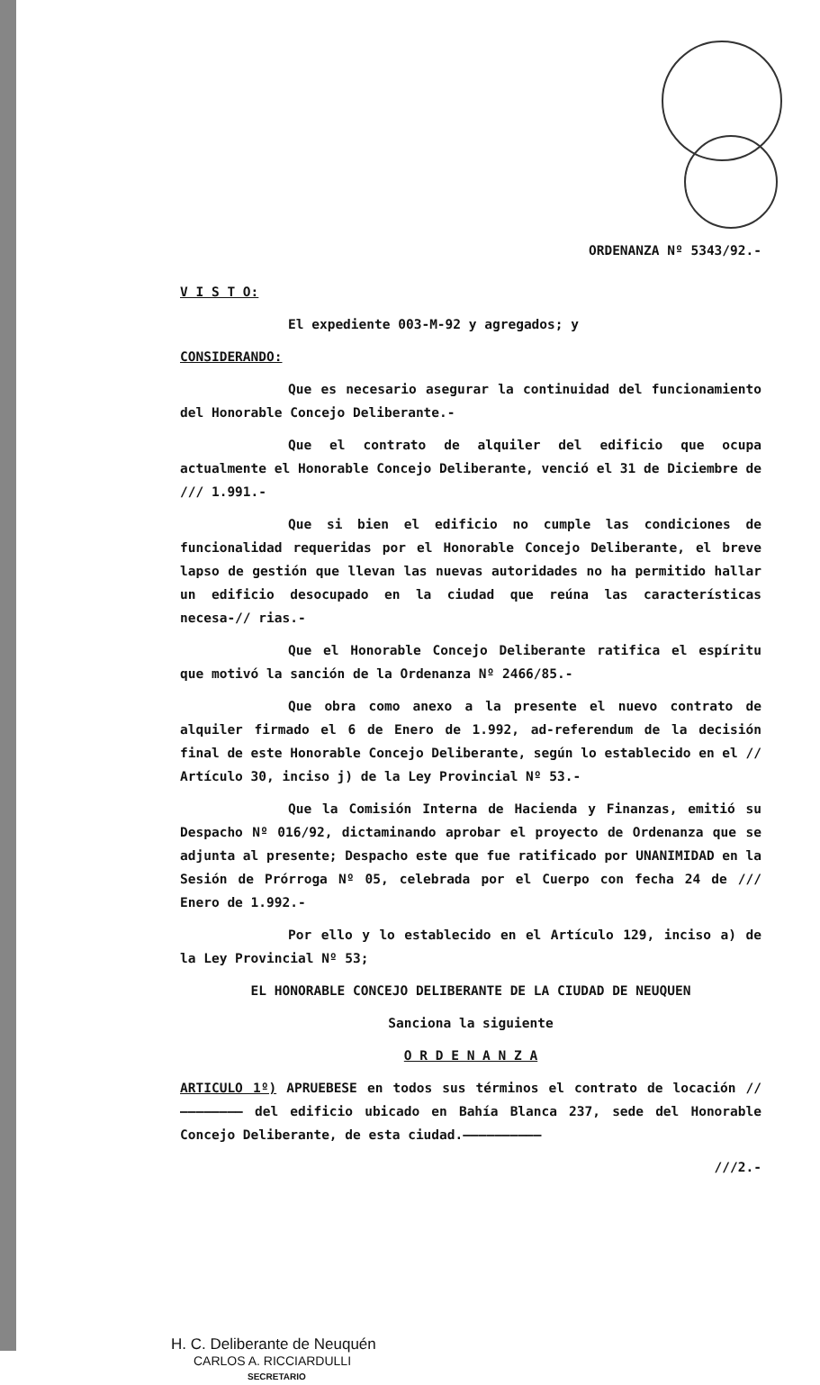ORDENANZA Nº 5343/92.-
V I S T O:
El expediente 003-M-92 y agregados; y
CONSIDERANDO:
Que es necesario asegurar la continuidad del funcionamiento del Honorable Concejo Deliberante.-
Que el contrato de alquiler del edificio que ocupa actualmente el Honorable Concejo Deliberante, venció el 31 de Diciembre de /// 1.991.-
Que si bien el edificio no cumple las condiciones de funcionalidad requeridas por el Honorable Concejo Deliberante, el breve lapso de gestión que llevan las nuevas autoridades no ha permitido hallar un edificio desocupado en la ciudad que reúna las características necesa-// rias.-
Que el Honorable Concejo Deliberante ratifica el espíritu que motivó la sanción de la Ordenanza Nº 2466/85.-
Que obra como anexo a la presente el nuevo contrato de alquiler firmado el 6 de Enero de 1.992, ad-referendum de la decisión final de este Honorable Concejo Deliberante, según lo establecido en el // Artículo 30, inciso j) de la Ley Provincial Nº 53.-
Que la Comisión Interna de Hacienda y Finanzas, emitió su Despacho Nº 016/92, dictaminando aprobar el proyecto de Ordenanza que se adjunta al presente; Despacho este que fue ratificado por UNANIMIDAD en la Sesión de Prórroga Nº 05, celebrada por el Cuerpo con fecha 24 de /// Enero de 1.992.-
Por ello y lo establecido en el Artículo 129, inciso a) de la Ley Provincial Nº 53;
EL HONORABLE CONCEJO DELIBERANTE DE LA CIUDAD DE NEUQUEN
Sanciona la siguiente
O R D E N A N Z A
ARTICULO 1º) APRUEBESE en todos sus términos el contrato de locación // ———————— del edificio ubicado en Bahía Blanca 237, sede del Honorable Concejo Deliberante, de esta ciudad.——————————
///2.-
H. C. Deliberante de Neuquén
CARLOS A. RICCIARDULLI
SECRETARIO